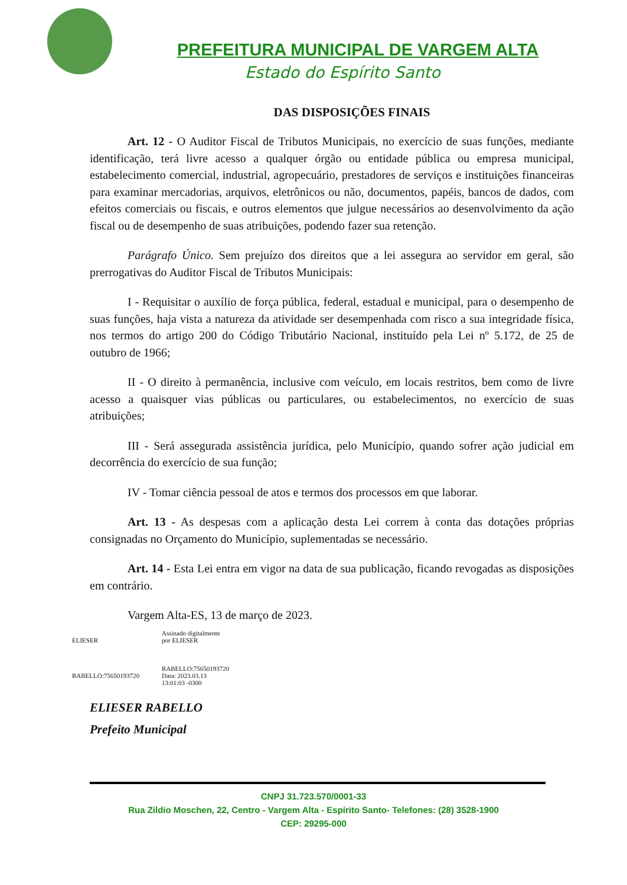PREFEITURA MUNICIPAL DE VARGEM ALTA
Estado do Espírito Santo
DAS DISPOSIÇÕES FINAIS
Art. 12 - O Auditor Fiscal de Tributos Municipais, no exercício de suas funções, mediante identificação, terá livre acesso a qualquer órgão ou entidade pública ou empresa municipal, estabelecimento comercial, industrial, agropecuário, prestadores de serviços e instituições financeiras para examinar mercadorias, arquivos, eletrônicos ou não, documentos, papéis, bancos de dados, com efeitos comerciais ou fiscais, e outros elementos que julgue necessários ao desenvolvimento da ação fiscal ou de desempenho de suas atribuições, podendo fazer sua retenção.
Parágrafo Único. Sem prejuízo dos direitos que a lei assegura ao servidor em geral, são prerrogativas do Auditor Fiscal de Tributos Municipais:
I - Requisitar o auxílio de força pública, federal, estadual e municipal, para o desempenho de suas funções, haja vista a natureza da atividade ser desempenhada com risco a sua integridade física, nos termos do artigo 200 do Código Tributário Nacional, instituído pela Lei nº 5.172, de 25 de outubro de 1966;
II - O direito à permanência, inclusive com veículo, em locais restritos, bem como de livre acesso a quaisquer vias públicas ou particulares, ou estabelecimentos, no exercício de suas atribuições;
III - Será assegurada assistência jurídica, pelo Município, quando sofrer ação judicial em decorrência do exercício de sua função;
IV - Tomar ciência pessoal de atos e termos dos processos em que laborar.
Art. 13 - As despesas com a aplicação desta Lei correm à conta das dotações próprias consignadas no Orçamento do Município, suplementadas se necessário.
Art. 14 - Esta Lei entra em vigor na data de sua publicação, ficando revogadas as disposições em contrário.
Vargem Alta-ES, 13 de março de 2023.
ELIESER
RABELLO:75650193720
Assinado digitalmente
por ELIESER
RABELLO:75650193720
Data: 2023.03.13
13:01:03 -0300
ELIESER RABELLO
Prefeito Municipal
CNPJ 31.723.570/0001-33
Rua Zildio Moschen, 22, Centro - Vargem Alta - Espírito Santo- Telefones: (28) 3528-1900
CEP: 29295-000